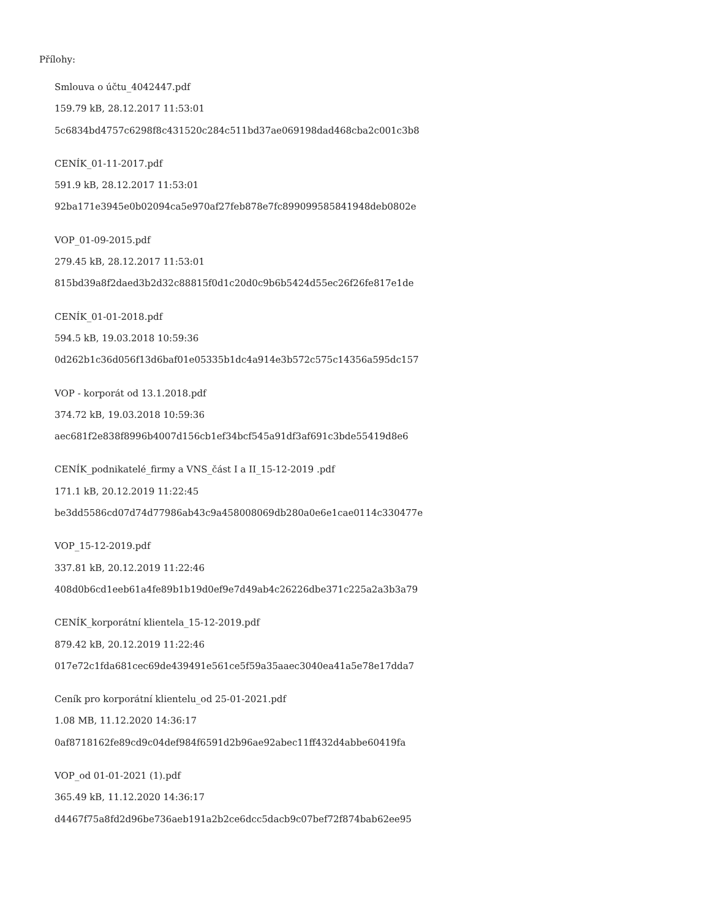Přílohy:
Smlouva o účtu_4042447.pdf
159.79 kB, 28.12.2017 11:53:01
5c6834bd4757c6298f8c431520c284c511bd37ae069198dad468cba2c001c3b8
CENÍK_01-11-2017.pdf
591.9 kB, 28.12.2017 11:53:01
92ba171e3945e0b02094ca5e970af27feb878e7fc899099585841948deb0802e
VOP_01-09-2015.pdf
279.45 kB, 28.12.2017 11:53:01
815bd39a8f2daed3b2d32c88815f0d1c20d0c9b6b5424d55ec26f26fe817e1de
CENÍK_01-01-2018.pdf
594.5 kB, 19.03.2018 10:59:36
0d262b1c36d056f13d6baf01e05335b1dc4a914e3b572c575c14356a595dc157
VOP - korporát od 13.1.2018.pdf
374.72 kB, 19.03.2018 10:59:36
aec681f2e838f8996b4007d156cb1ef34bcf545a91df3af691c3bde55419d8e6
CENÍK_podnikatelé_firmy a VNS_část I a II_15-12-2019 .pdf
171.1 kB, 20.12.2019 11:22:45
be3dd5586cd07d74d77986ab43c9a458008069db280a0e6e1cae0114c330477e
VOP_15-12-2019.pdf
337.81 kB, 20.12.2019 11:22:46
408d0b6cd1eeb61a4fe89b1b19d0ef9e7d49ab4c26226dbe371c225a2a3b3a79
CENÍK_korporátní klientela_15-12-2019.pdf
879.42 kB, 20.12.2019 11:22:46
017e72c1fda681cec69de439491e561ce5f59a35aaec3040ea41a5e78e17dda7
Ceník pro korporátní klientelu_od 25-01-2021.pdf
1.08 MB, 11.12.2020 14:36:17
0af8718162fe89cd9c04def984f6591d2b96ae92abec11ff432d4abbe60419fa
VOP_od 01-01-2021 (1).pdf
365.49 kB, 11.12.2020 14:36:17
d4467f75a8fd2d96be736aeb191a2b2ce6dcc5dacb9c07bef72f874bab62ee95